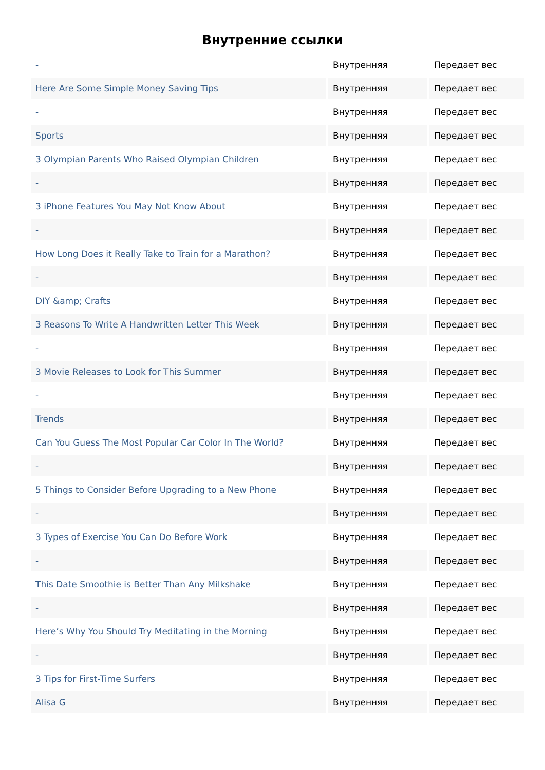Внутренние ссылки
| - | Внутренняя | Передает вес |
| Here Are Some Simple Money Saving Tips | Внутренняя | Передает вес |
| - | Внутренняя | Передает вес |
| Sports | Внутренняя | Передает вес |
| 3 Olympian Parents Who Raised Olympian Children | Внутренняя | Передает вес |
| - | Внутренняя | Передает вес |
| 3 iPhone Features You May Not Know About | Внутренняя | Передает вес |
| - | Внутренняя | Передает вес |
| How Long Does it Really Take to Train for a Marathon? | Внутренняя | Передает вес |
| - | Внутренняя | Передает вес |
| DIY &amp; Crafts | Внутренняя | Передает вес |
| 3 Reasons To Write A Handwritten Letter This Week | Внутренняя | Передает вес |
| - | Внутренняя | Передает вес |
| 3 Movie Releases to Look for This Summer | Внутренняя | Передает вес |
| - | Внутренняя | Передает вес |
| Trends | Внутренняя | Передает вес |
| Can You Guess The Most Popular Car Color In The World? | Внутренняя | Передает вес |
| - | Внутренняя | Передает вес |
| 5 Things to Consider Before Upgrading to a New Phone | Внутренняя | Передает вес |
| - | Внутренняя | Передает вес |
| 3 Types of Exercise You Can Do Before Work | Внутренняя | Передает вес |
| - | Внутренняя | Передает вес |
| This Date Smoothie is Better Than Any Milkshake | Внутренняя | Передает вес |
| - | Внутренняя | Передает вес |
| Here’s Why You Should Try Meditating in the Morning | Внутренняя | Передает вес |
| - | Внутренняя | Передает вес |
| 3 Tips for First-Time Surfers | Внутренняя | Передает вес |
| Alisa G | Внутренняя | Передает вес |